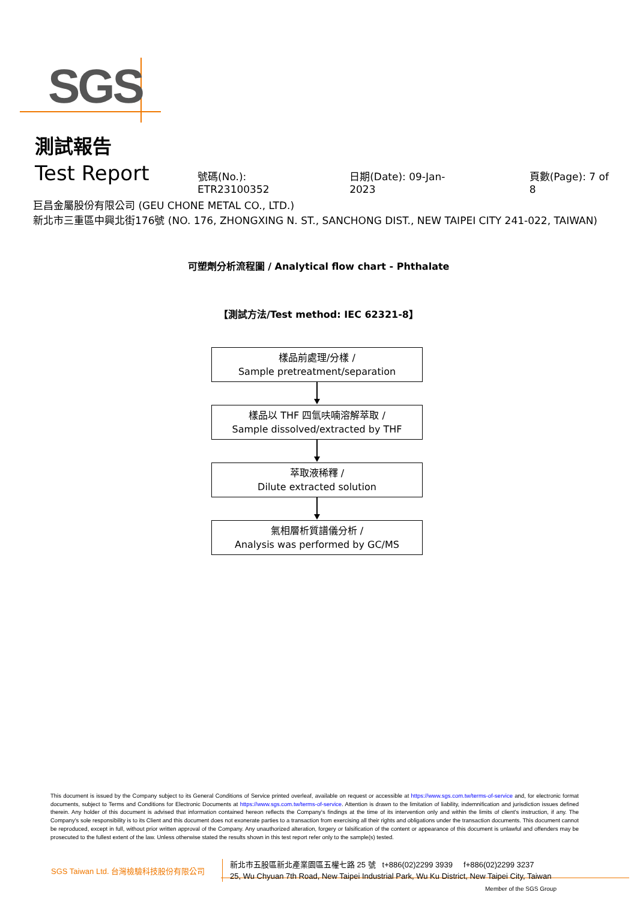SGS
測試報告
Test Report
號碼(No.): ETR23100352 日期(Date): 09-Jan-2023 頁數(Page): 7 of 8
巨昌金屬股份有限公司 (GEU CHONE METAL CO., LTD.)
新北市三重區中興北街176號 (NO. 176, ZHONGXING N. ST., SANCHONG DIST., NEW TAIPEI CITY 241-022, TAIWAN)
可塑劑分析流程圖 / Analytical flow chart - Phthalate
【測試方法/Test method: IEC 62321-8】
樣品前處理/分樣 /
Sample pretreatment/separation
樣品以 THF 四氫呋喃溶解萃取 /
Sample dissolved/extracted by THF
萃取液稀釋 /
Dilute extracted solution
氣相層析質譜儀分析 /
Analysis was performed by GC/MS
This document is issued by the Company subject to its General Conditions of Service printed overleaf, available on request or accessible at https://www.sgs.com.tw/terms-of-service and, for electronic format documents, subject to Terms and Conditions for Electronic Documents at https://www.sgs.com.tw/terms-of-service. Attention is drawn to the limitation of liability, indemnification and jurisdiction issues defined therein. Any holder of this document is advised that information contained hereon reflects the Company's findings at the time of its intervention only and within the limits of client's instruction, if any. The Company's sole responsibility is to its Client and this document does not exonerate parties to a transaction from exercising all their rights and obligations under the transaction documents. This document cannot be reproduced, except in full, without prior written approval of the Company. Any unauthorized alteration, forgery or falsification of the content or appearance of this document is unlawful and offenders may be prosecuted to the fullest extent of the law. Unless otherwise stated the results shown in this test report refer only to the sample(s) tested.
SGS Taiwan Ltd. 台灣檢驗科技股份有限公司
新北市五股區新北產業園區五權七路 25 號 t+886(02)2299 3939 f+886(02)2299 3237
25, Wu Chyuan 7th Road, New Taipei Industrial Park, Wu Ku District, New Taipei City, Taiwan
Member of the SGS Group